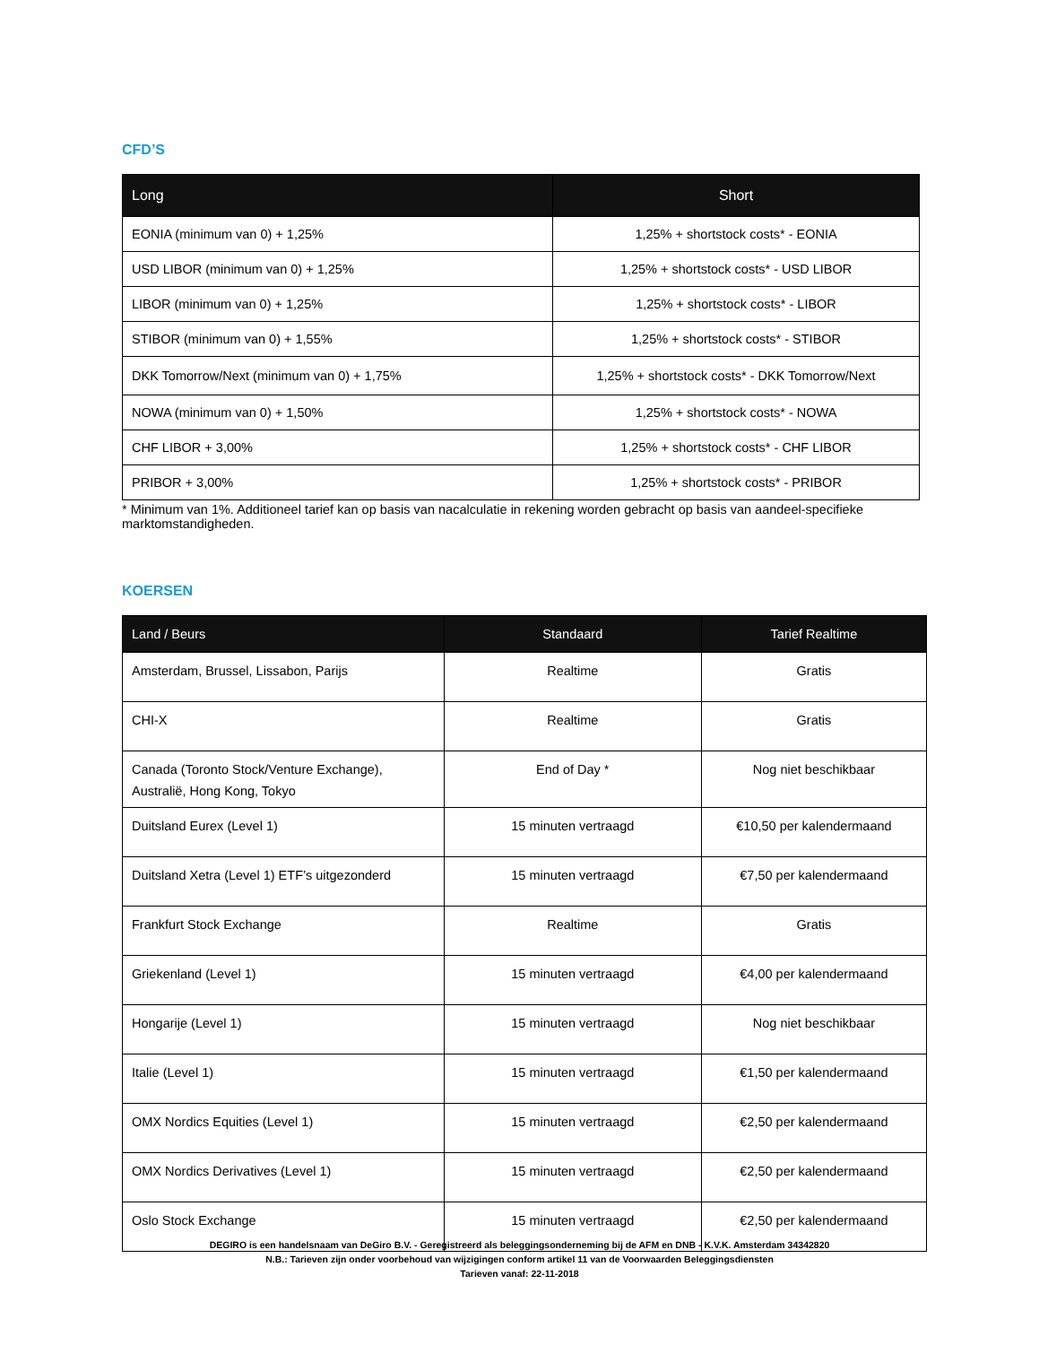CFD’S
| Long | Short |
| --- | --- |
| EONIA (minimum van 0) + 1,25% | 1,25% + shortstock costs* - EONIA |
| USD LIBOR (minimum van 0) + 1,25% | 1,25% + shortstock costs* - USD LIBOR |
| LIBOR (minimum van 0) + 1,25% | 1,25% + shortstock costs* - LIBOR |
| STIBOR (minimum van 0) + 1,55% | 1,25% + shortstock costs* - STIBOR |
| DKK Tomorrow/Next (minimum van 0) + 1,75% | 1,25% + shortstock costs* - DKK Tomorrow/Next |
| NOWA (minimum van 0) + 1,50% | 1,25% + shortstock costs* - NOWA |
| CHF LIBOR + 3,00% | 1,25% + shortstock costs* - CHF LIBOR |
| PRIBOR + 3,00% | 1,25% + shortstock costs* - PRIBOR |
* Minimum van 1%. Additioneel tarief kan op basis van nacalculatie in rekening worden gebracht op basis van aandeel-specifieke marktomstandigheden.
KOERSEN
| Land / Beurs | Standaard | Tarief Realtime |
| --- | --- | --- |
| Amsterdam, Brussel, Lissabon, Parijs | Realtime | Gratis |
| CHI-X | Realtime | Gratis |
| Canada (Toronto Stock/Venture Exchange), Australië, Hong Kong, Tokyo | End of Day * | Nog niet beschikbaar |
| Duitsland Eurex (Level 1) | 15 minuten vertraagd | €10,50 per kalendermaand |
| Duitsland Xetra (Level 1) ETF’s uitgezonderd | 15 minuten vertraagd | €7,50 per kalendermaand |
| Frankfurt Stock Exchange | Realtime | Gratis |
| Griekenland (Level 1) | 15 minuten vertraagd | €4,00 per kalendermaand |
| Hongarije (Level 1) | 15 minuten vertraagd | Nog niet beschikbaar |
| Italie (Level 1) | 15 minuten vertraagd | €1,50 per kalendermaand |
| OMX Nordics Equities (Level 1) | 15 minuten vertraagd | €2,50 per kalendermaand |
| OMX Nordics Derivatives (Level 1) | 15 minuten vertraagd | €2,50 per kalendermaand |
| Oslo Stock Exchange | 15 minuten vertraagd | €2,50 per kalendermaand |
DEGIRO is een handelsnaam van DeGiro B.V. - Geregistreerd als beleggingsonderneming bij de AFM en DNB - K.V.K. Amsterdam 34342820
N.B.: Tarieven zijn onder voorbehoud van wijzigingen conform artikel 11 van de Voorwaarden Beleggingsdiensten
Tarieven vanaf: 22-11-2018